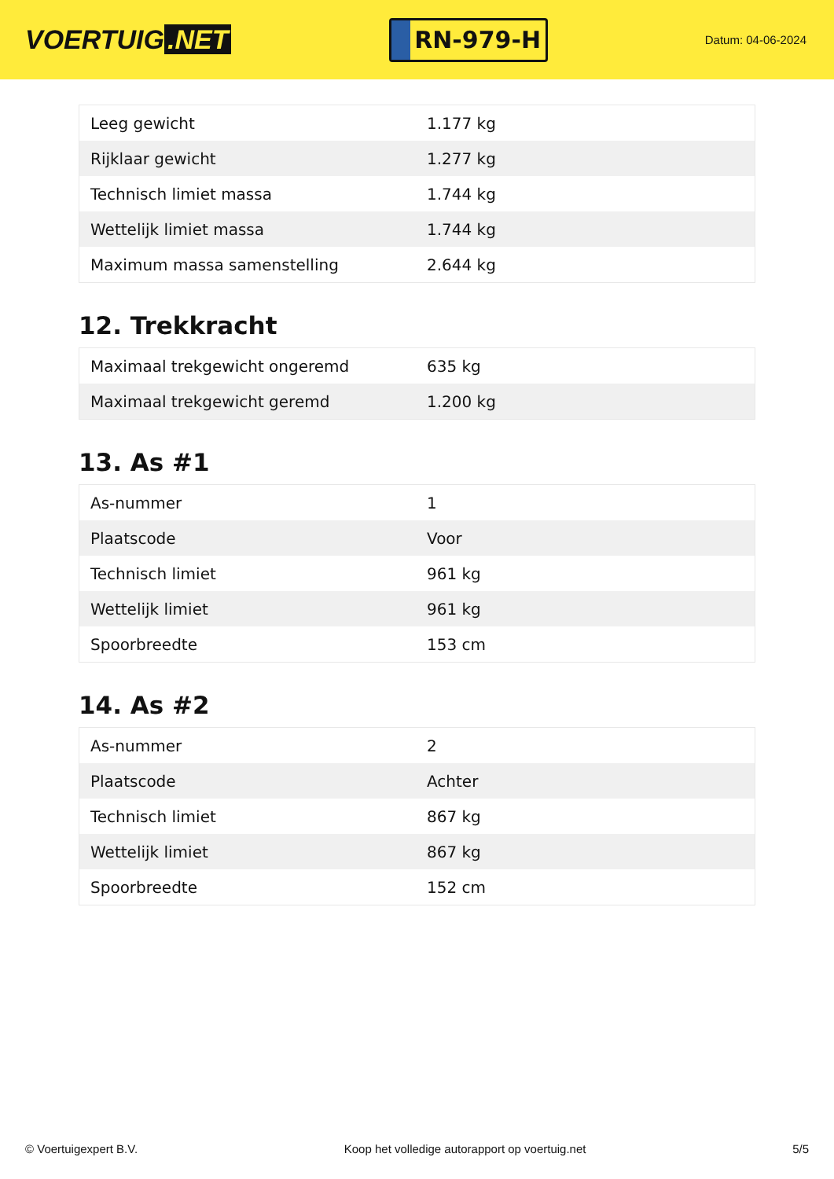VOERTUIG.NET
RN-979-H
Datum: 04-06-2024
| Leeg gewicht | 1.177 kg |
| Rijklaar gewicht | 1.277 kg |
| Technisch limiet massa | 1.744 kg |
| Wettelijk limiet massa | 1.744 kg |
| Maximum massa samenstelling | 2.644 kg |
12. Trekkracht
| Maximaal trekgewicht ongeremd | 635 kg |
| Maximaal trekgewicht geremd | 1.200 kg |
13. As #1
| As-nummer | 1 |
| Plaatscode | Voor |
| Technisch limiet | 961 kg |
| Wettelijk limiet | 961 kg |
| Spoorbreedte | 153 cm |
14. As #2
| As-nummer | 2 |
| Plaatscode | Achter |
| Technisch limiet | 867 kg |
| Wettelijk limiet | 867 kg |
| Spoorbreedte | 152 cm |
© Voertuigexpert B.V. Koop het volledige autorapport op voertuig.net 5/5